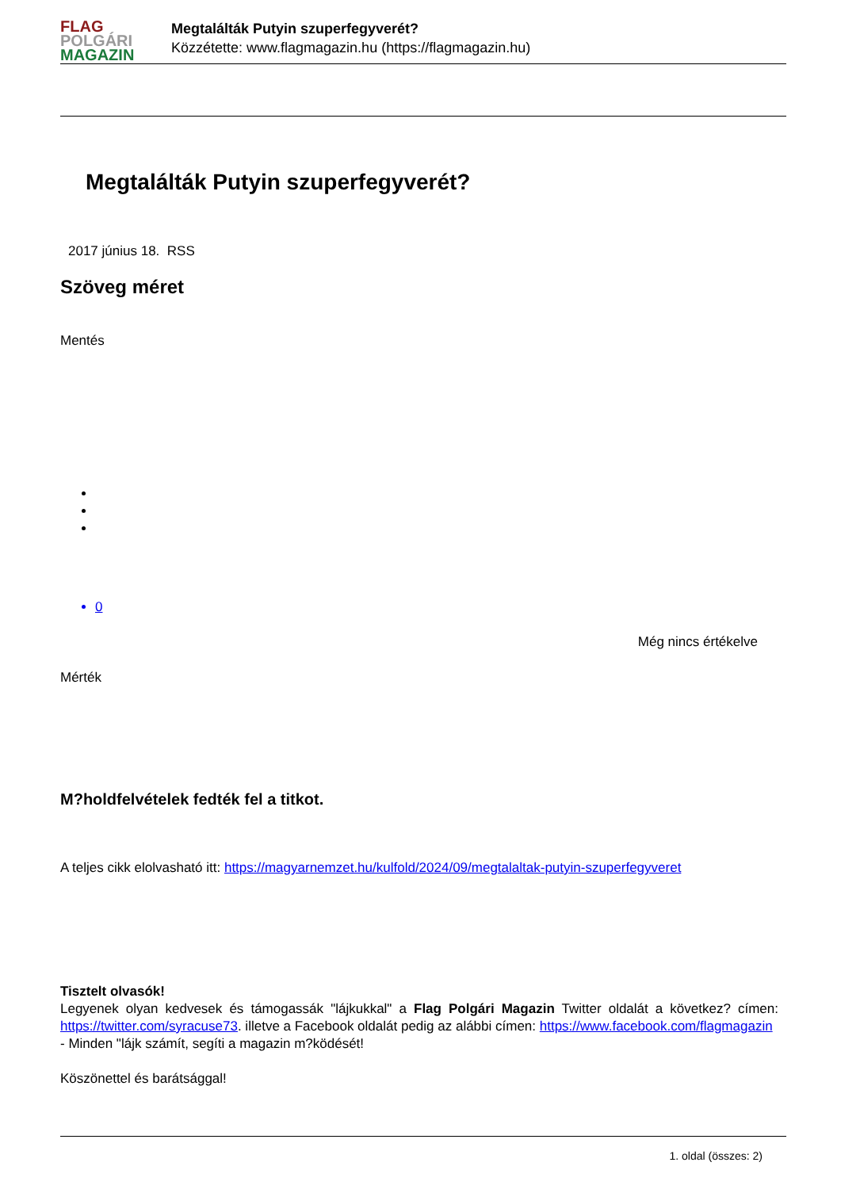FLAG
POLGÁRI
MAGAZIN
Megtalálták Putyin szuperfegyverét?
Közzétette: www.flagmagazin.hu (https://flagmagazin.hu)
Megtalálták Putyin szuperfegyverét?
2017 június 18. RSS
Szöveg méret
Mentés
0
Még nincs értékelve
Mérték
M?holdfelvételek fedték fel a titkot.
A teljes cikk elolvasható itt: https://magyarnemzet.hu/kulfold/2024/09/megtalaltak-putyin-szuperfegyveret
Tisztelt olvasók!
Legyenek olyan kedvesek és támogassák "lájkukkal" a Flag Polgári Magazin Twitter oldalát a következ? címen: https://twitter.com/syracuse73. illetve a Facebook oldalát pedig az alábbi címen: https://www.facebook.com/flagmagazin
- Minden "lájk számít, segíti a magazin m?ködését!
Köszönettel és barátsággal!
1. oldal (összes: 2)